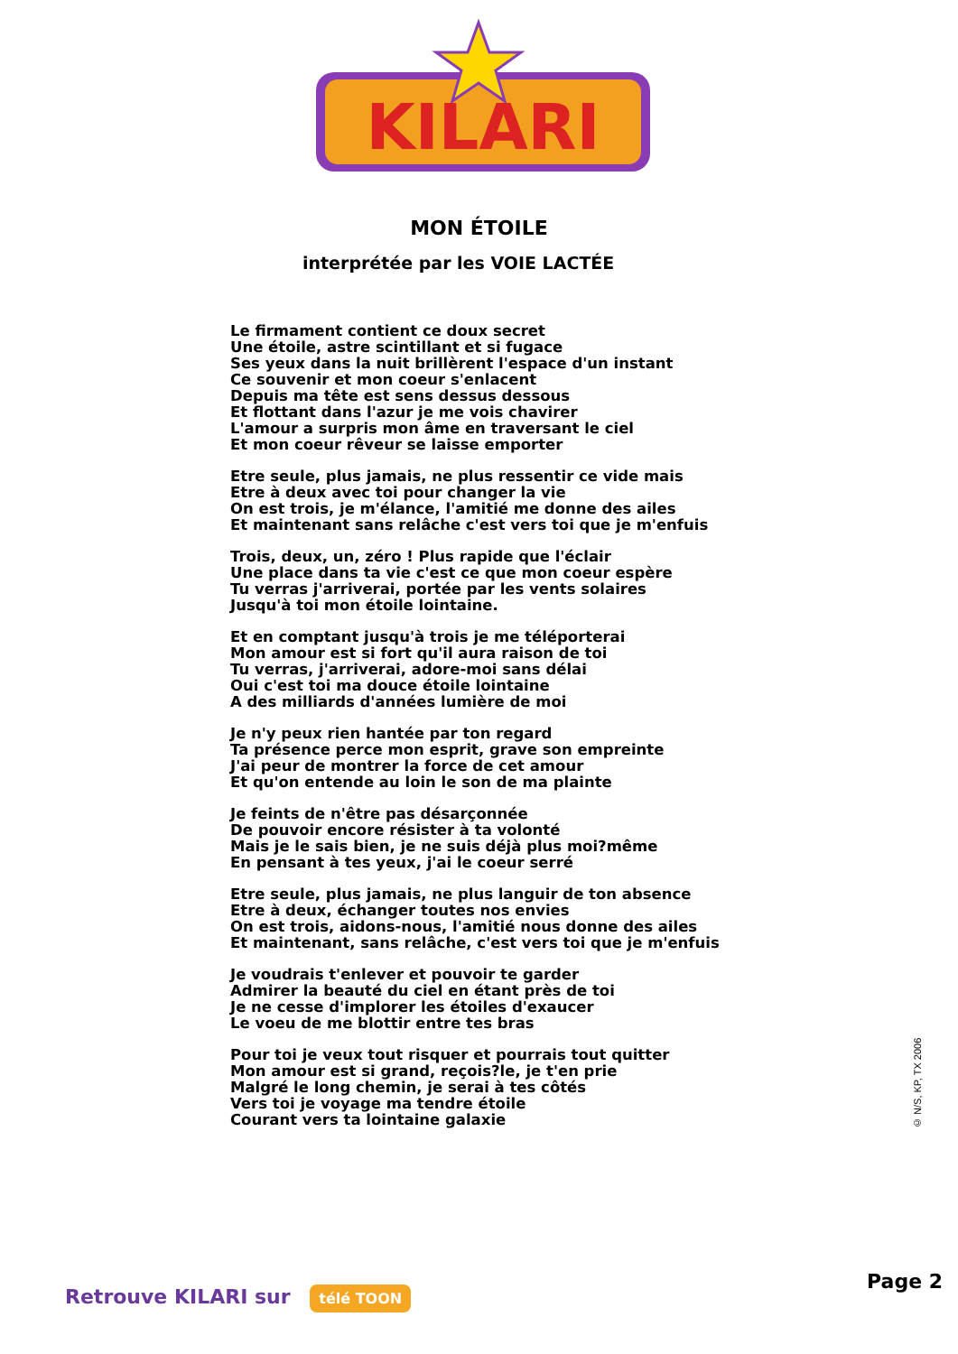KILARI
MON ÉTOILE
interprétée par les VOIE LACTÉE
Le firmament contient ce doux secret
Une étoile, astre scintillant et si fugace
Ses yeux dans la nuit brillèrent l'espace d'un instant
Ce souvenir et mon coeur s'enlacent
Depuis ma tête est sens dessus dessous
Et flottant dans l'azur je me vois chavirer
L'amour a surpris mon âme en traversant le ciel
Et mon coeur rêveur se laisse emporter
Etre seule, plus jamais, ne plus ressentir ce vide mais
Etre à deux avec toi pour changer la vie
On est trois, je m'élance, l'amitié me donne des ailes
Et maintenant sans relâche c'est vers toi que je m'enfuis
Trois, deux, un, zéro ! Plus rapide que l'éclair
Une place dans ta vie c'est ce que mon coeur espère
Tu verras j'arriverai, portée par les vents solaires
Jusqu'à toi mon étoile lointaine.
Et en comptant jusqu'à trois je me téléporterai
Mon amour est si fort qu'il aura raison de toi
Tu verras, j'arriverai, adore-moi sans délai
Oui c'est toi ma douce étoile lointaine
A des milliards d'années lumière de moi
Je n'y peux rien hantée par ton regard
Ta présence perce mon esprit, grave son empreinte
J'ai peur de montrer la force de cet amour
Et qu'on entende au loin le son de ma plainte
Je feints de n'être pas désarçonnée
De pouvoir encore résister à ta volonté
Mais je le sais bien, je ne suis déjà plus moi?même
En pensant à tes yeux, j'ai le coeur serré
Etre seule, plus jamais, ne plus languir de ton absence
Etre à deux, échanger toutes nos envies
On est trois, aidons-nous, l'amitié nous donne des ailes
Et maintenant, sans relâche, c'est vers toi que je m'enfuis
Je voudrais t'enlever et pouvoir te garder
Admirer la beauté du ciel en étant près de toi
Je ne cesse d'implorer les étoiles d'exaucer
Le voeu de me blottir entre tes bras
Pour toi je veux tout risquer et pourrais tout quitter
Mon amour est si grand, reçois?le, je t'en prie
Malgré le long chemin, je serai à tes côtés
Vers toi je voyage ma tendre étoile
Courant vers ta lointaine galaxie
© N/S, KP, TX 2006
Retrouve KILARI sur télé TOON
Page 2